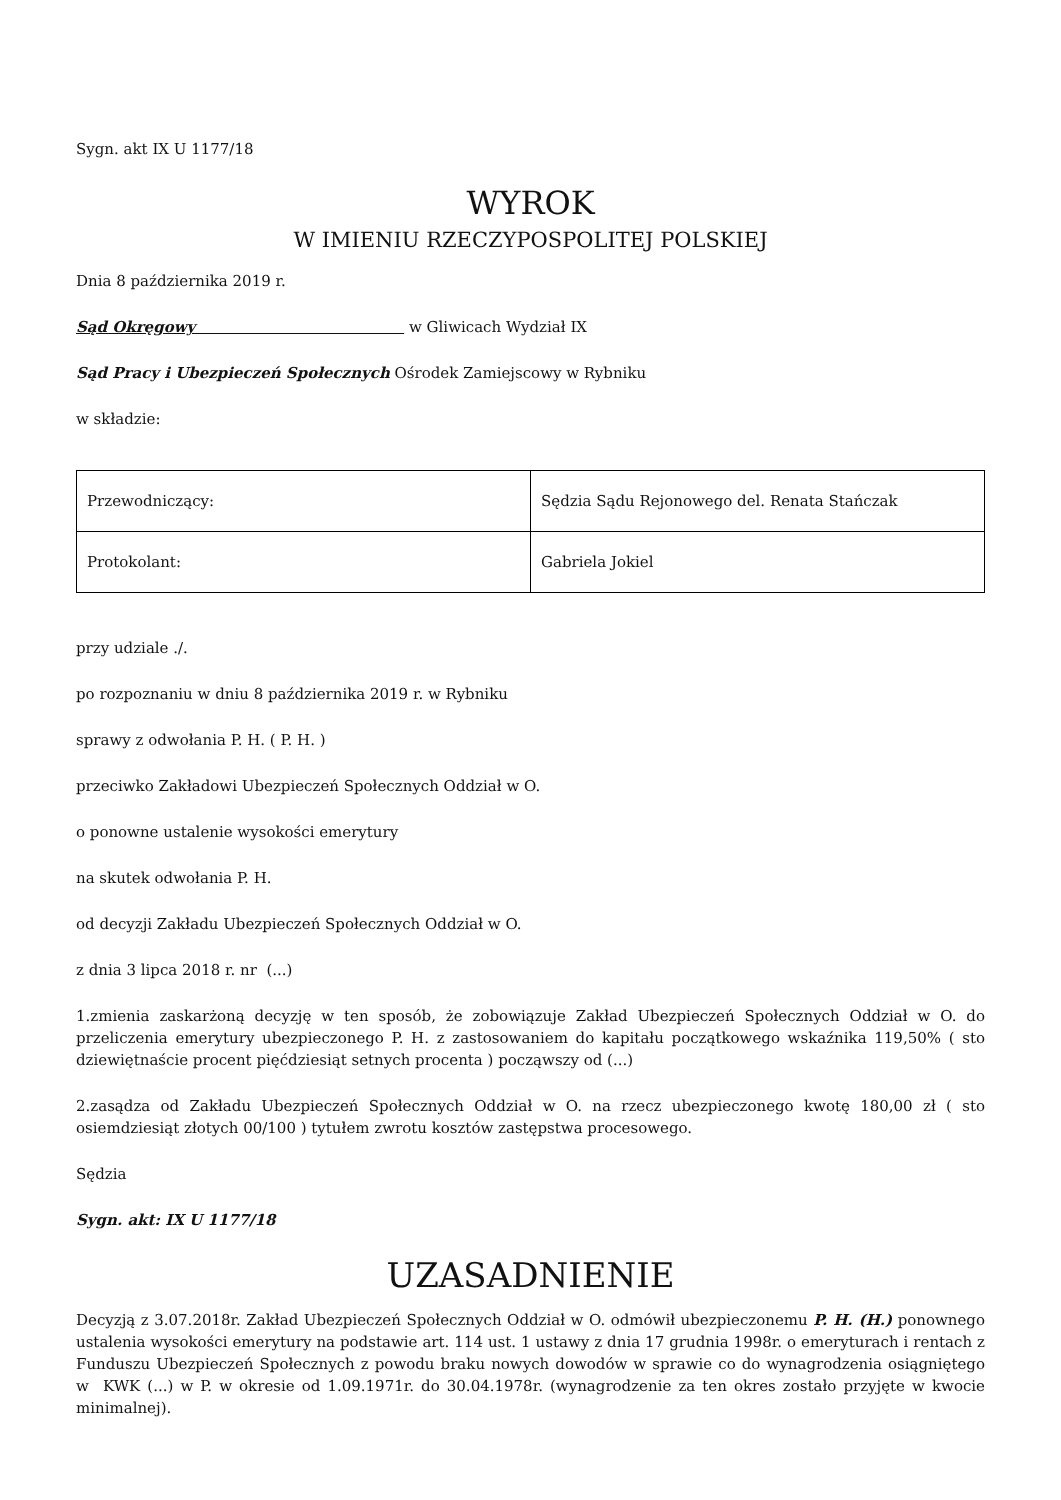Sygn. akt IX U 1177/18
WYROK
W IMIENIU RZECZYPOSPOLITEJ POLSKIEJ
Dnia 8 października 2019 r.
Sąd Okręgowy w Gliwicach Wydział IX
Sąd Pracy i Ubezpieczeń Społecznych Ośrodek Zamiejscowy w Rybniku
w składzie:
| Przewodniczący: | Sędzia Sądu Rejonowego del. Renata Stańczak |
| Protokolant: | Gabriela Jokiel |
przy udziale ./.
po rozpoznaniu w dniu 8 października 2019 r. w Rybniku
sprawy z odwołania P. H. ( P. H. )
przeciwko Zakładowi Ubezpieczeń Społecznych Oddział w O.
o ponowne ustalenie wysokości emerytury
na skutek odwołania P. H.
od decyzji Zakładu Ubezpieczeń Społecznych Oddział w O.
z dnia 3 lipca 2018 r. nr (...)
1.zmienia zaskarżoną decyzję w ten sposób, że zobowiązuje Zakład Ubezpieczeń Społecznych Oddział w O. do przeliczenia emerytury ubezpieczonego P. H. z zastosowaniem do kapitału początkowego wskaźnika 119,50% ( sto dziewiętnaście procent pięćdziesiąt setnych procenta ) począwszy od (...)
2.zasądza od Zakładu Ubezpieczeń Społecznych Oddział w O. na rzecz ubezpieczonego kwotę 180,00 zł ( sto osiemdziesiąt złotych 00/100 ) tytułem zwrotu kosztów zastępstwa procesowego.
Sędzia
Sygn. akt: IX U 1177/18
UZASADNIENIE
Decyzją z 3.07.2018r. Zakład Ubezpieczeń Społecznych Oddział w O. odmówił ubezpieczonemu P. H. (H.) ponownego ustalenia wysokości emerytury na podstawie art. 114 ust. 1 ustawy z dnia 17 grudnia 1998r. o emeryturach i rentach z Funduszu Ubezpieczeń Społecznych z powodu braku nowych dowodów w sprawie co do wynagrodzenia osiągniętego w KWK (...) w P. w okresie od 1.09.1971r. do 30.04.1978r. (wynagrodzenie za ten okres zostało przyjęte w kwocie minimalnej).